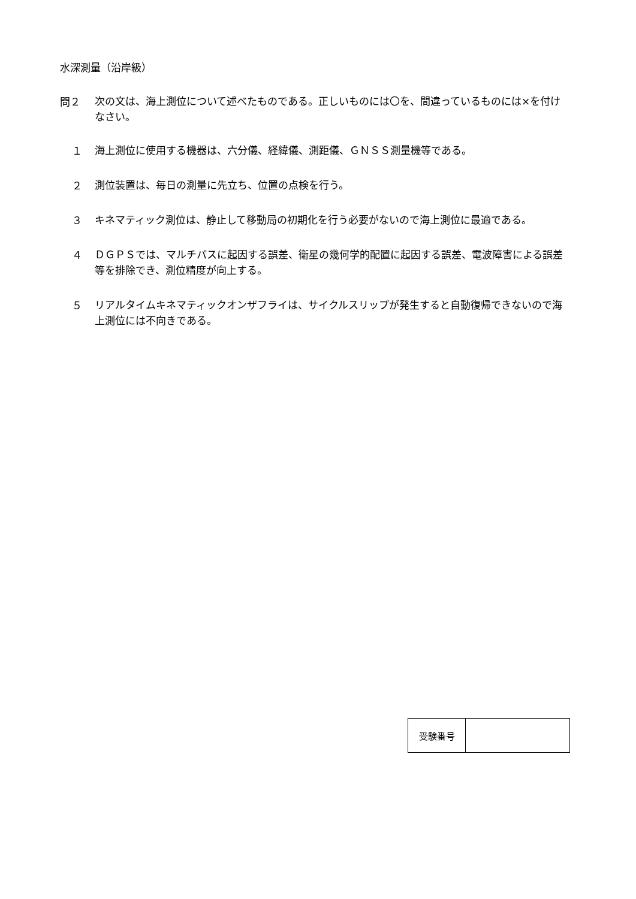水深測量（沿岸級）
問２
次の文は、海上測位について述べたものである。正しいものには〇を、間違っているものには×を付けなさい。
１
海上測位に使用する機器は、六分儀、経緯儀、測距儀、ＧＮＳＳ測量機等である。
２
測位装置は、毎日の測量に先立ち、位置の点検を行う。
３
キネマティック測位は、静止して移動局の初期化を行う必要がないので海上測位に最適である。
４
ＤＧＰＳでは、マルチパスに起因する誤差、衛星の幾何学的配置に起因する誤差、電波障害による誤差等を排除でき、測位精度が向上する。
５
リアルタイムキネマティックオンザフライは、サイクルスリップが発生すると自動復帰できないので海上測位には不向きである。
| 受験番号 | |